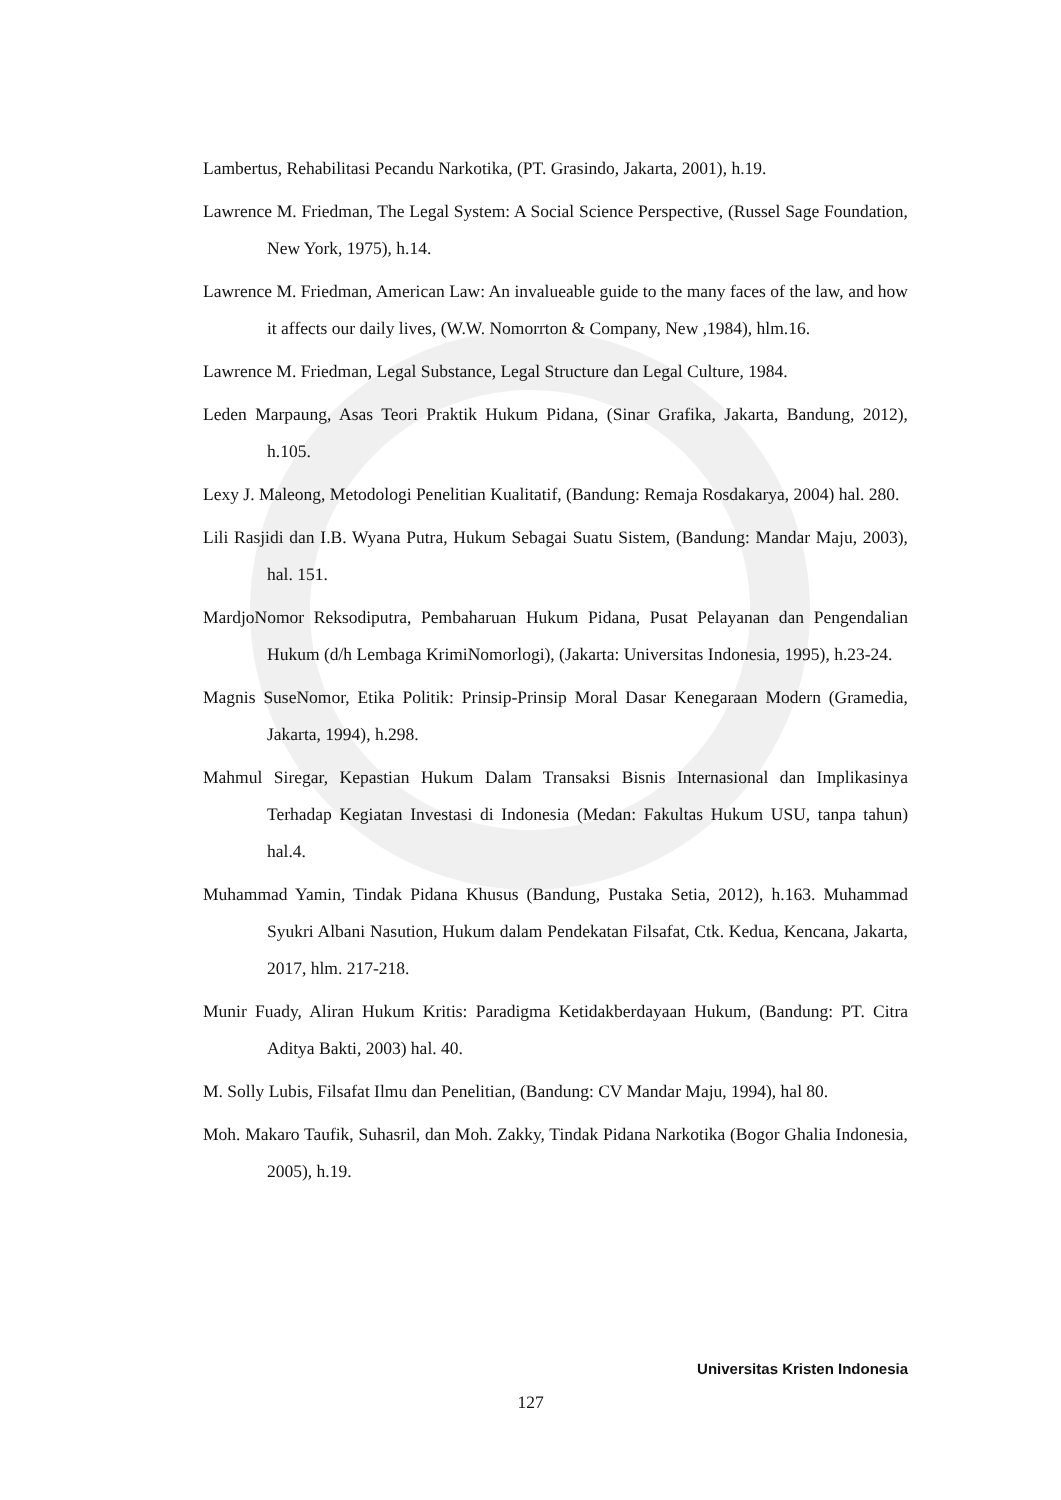Lambertus, Rehabilitasi Pecandu Narkotika, (PT. Grasindo, Jakarta, 2001), h.19.
Lawrence M. Friedman, The Legal System: A Social Science Perspective, (Russel Sage Foundation, New York, 1975), h.14.
Lawrence M. Friedman, American Law: An invalueable guide to the many faces of the law, and how it affects our daily lives, (W.W. Nomorrton & Company, New ,1984), hlm.16.
Lawrence M. Friedman, Legal Substance, Legal Structure dan Legal Culture, 1984.
Leden Marpaung, Asas Teori Praktik Hukum Pidana, (Sinar Grafika, Jakarta, Bandung, 2012), h.105.
Lexy J. Maleong, Metodologi Penelitian Kualitatif, (Bandung: Remaja Rosdakarya, 2004) hal. 280.
Lili Rasjidi dan I.B. Wyana Putra, Hukum Sebagai Suatu Sistem, (Bandung: Mandar Maju, 2003), hal. 151.
MardjoNomor Reksodiputra, Pembaharuan Hukum Pidana, Pusat Pelayanan dan Pengendalian Hukum (d/h Lembaga KrimiNomorlogi), (Jakarta: Universitas Indonesia, 1995), h.23-24.
Magnis SuseNomor, Etika Politik: Prinsip-Prinsip Moral Dasar Kenegaraan Modern (Gramedia, Jakarta, 1994), h.298.
Mahmul Siregar, Kepastian Hukum Dalam Transaksi Bisnis Internasional dan Implikasinya Terhadap Kegiatan Investasi di Indonesia (Medan: Fakultas Hukum USU, tanpa tahun) hal.4.
Muhammad Yamin, Tindak Pidana Khusus (Bandung, Pustaka Setia, 2012), h.163. Muhammad Syukri Albani Nasution, Hukum dalam Pendekatan Filsafat, Ctk. Kedua, Kencana, Jakarta, 2017, hlm. 217-218.
Munir Fuady, Aliran Hukum Kritis: Paradigma Ketidakberdayaan Hukum, (Bandung: PT. Citra Aditya Bakti, 2003) hal. 40.
M. Solly Lubis, Filsafat Ilmu dan Penelitian, (Bandung: CV Mandar Maju, 1994), hal 80.
Moh. Makaro Taufik, Suhasril, dan Moh. Zakky, Tindak Pidana Narkotika (Bogor Ghalia Indonesia, 2005), h.19.
Universitas Kristen Indonesia
127